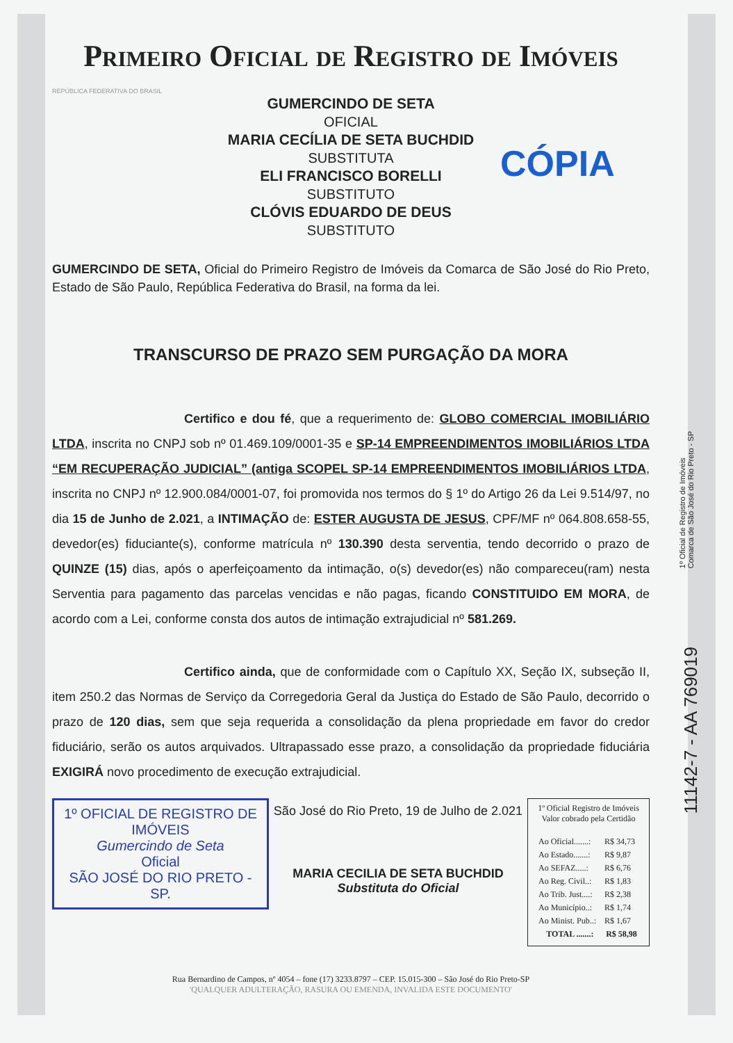Primeiro Oficial de Registro de Imóveis
REPÚBLICA FEDERATIVA DO BRASIL
GUMERCINDO DE SETA
OFICIAL
MARIA CECÍLIA DE SETA BUCHDID
SUBSTITUTA
ELI FRANCISCO BORELLI
SUBSTITUTO
CLÓVIS EDUARDO DE DEUS
SUBSTITUTO
CÓPIA
GUMERCINDO DE SETA, Oficial do Primeiro Registro de Imóveis da Comarca de São José do Rio Preto, Estado de São Paulo, República Federativa do Brasil, na forma da lei.
TRANSCURSO DE PRAZO SEM PURGAÇÃO DA MORA
Certifico e dou fé, que a requerimento de: GLOBO COMERCIAL IMOBILIÁRIO LTDA, inscrita no CNPJ sob nº 01.469.109/0001-35 e SP-14 EMPREENDIMENTOS IMOBILIÁRIOS LTDA “EM RECUPERAÇÃO JUDICIAL” (antiga SCOPEL SP-14 EMPREENDIMENTOS IMOBILIÁRIOS LTDA, inscrita no CNPJ nº 12.900.084/0001-07, foi promovida nos termos do § 1º do Artigo 26 da Lei 9.514/97, no dia 15 de Junho de 2.021, a INTIMAÇÃO de: ESTER AUGUSTA DE JESUS, CPF/MF nº 064.808.658-55, devedor(es) fiduciante(s), conforme matrícula nº 130.390 desta serventia, tendo decorrido o prazo de QUINZE (15) dias, após o aperfeiçoamento da intimação, o(s) devedor(es) não compareceu(ram) nesta Serventia para pagamento das parcelas vencidas e não pagas, ficando CONSTITUIDO EM MORA, de acordo com a Lei, conforme consta dos autos de intimação extrajudicial nº 581.269.
Certifico ainda, que de conformidade com o Capítulo XX, Seção IX, subseção II, item 250.2 das Normas de Serviço da Corregedoria Geral da Justiça do Estado de São Paulo, decorrido o prazo de 120 dias, sem que seja requerida a consolidação da plena propriedade em favor do credor fiduciário, serão os autos arquivados. Ultrapassado esse prazo, a consolidação da propriedade fiduciária EXIGIRÁ novo procedimento de execução extrajudicial.
1º OFICIAL DE REGISTRO DE IMÓVEIS
Gumercindo de Seta
Oficial
SÃO JOSÉ DO RIO PRETO - SP.
São José do Rio Preto, 19 de Julho de 2.021
MARIA CECILIA DE SETA BUCHDID
Substituta do Oficial
1º Oficial Registro de Imóveis
Valor cobrado pela Certidão
| Ao Oficial.......: | R$ 34,73 |
| Ao Estado.......: | R$ 9,87 |
| Ao SEFAZ.....: | R$ 6,76 |
| Ao Reg. Civil..: | R$ 1,83 |
| Ao Trib. Just....: | R$ 2,38 |
| Ao Município..: | R$ 1,74 |
| Ao Minist. Pub..: | R$ 1,67 |
| TOTAL .......: | R$ 58,98 |
Rua Bernardino de Campos, nº 4054 – fone (17) 3233.8797 – CEP. 15.015-300 – São José do Rio Preto-SP
'QUALQUER ADULTERAÇÃO, RASURA OU EMENDA, INVALIDA ESTE DOCUMENTO'
1º Oficial de Registro de Imóveis
Comarca de São José do Rio Preto - SP
11142-7 - AA 769019